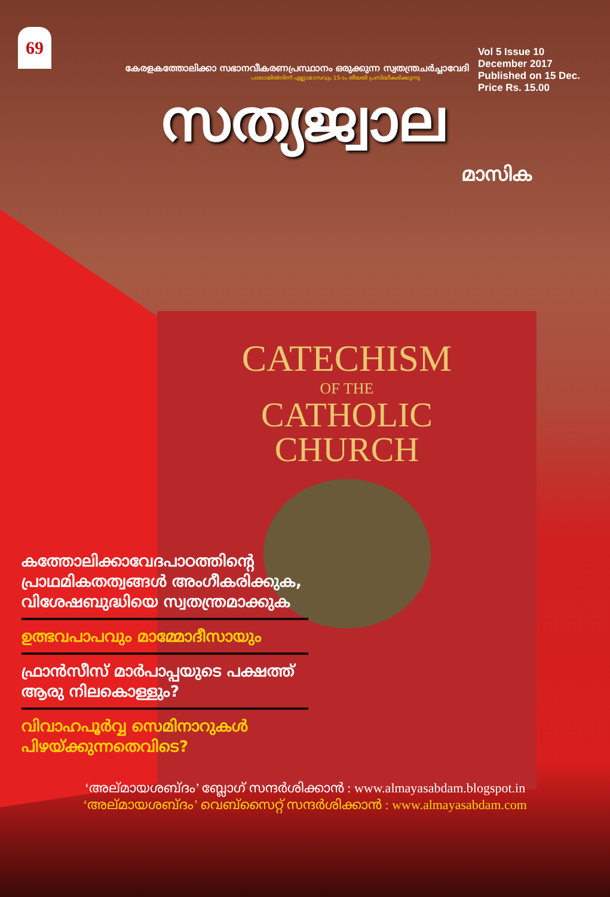69
Vol 5 Issue 10
December 2017
Published on 15 Dec.
Price Rs. 15.00
കേരളകത്തോലിക്കാ സഭാനവീകരണപ്രസ്ഥാനം ഒരുക്കുന്ന സ്വതന്ത്രചർച്ചാവേദി
പാലായിൽനിന്ന് എല്ലാമാസവും 15-ാം തീയതി പ്രസിദ്ധീകരിക്കുന്നു
സത്യജ്വാല
മാസിക
CATECHISM
OF THE
CATHOLIC
CHURCH
കത്തോലിക്കാവേദപാഠത്തിന്റെ പ്രാഥമികതത്വങ്ങൾ അംഗീകരിക്കുക, വിശേഷബുദ്ധിയെ സ്വതന്ത്രമാക്കുക
ഉത്ഭവപാപവും മാമ്മോദീസായും
ഫ്രാൻസീസ് മാർപാപ്പയുടെ പക്ഷത്ത് ആരു നിലകൊള്ളും?
വിവാഹപൂർവ്വ സെമിനാറുകൾ പിഴയ്ക്കുന്നതെവിടെ?
‘അല്മായശബ്ദം’ ബ്ലോഗ് സന്ദർശിക്കാൻ : www.almayasabdam.blogspot.in
‘അല്മായശബ്ദം’ വെബ്സൈറ്റ് സന്ദർശിക്കാൻ : www.almayasabdam.com